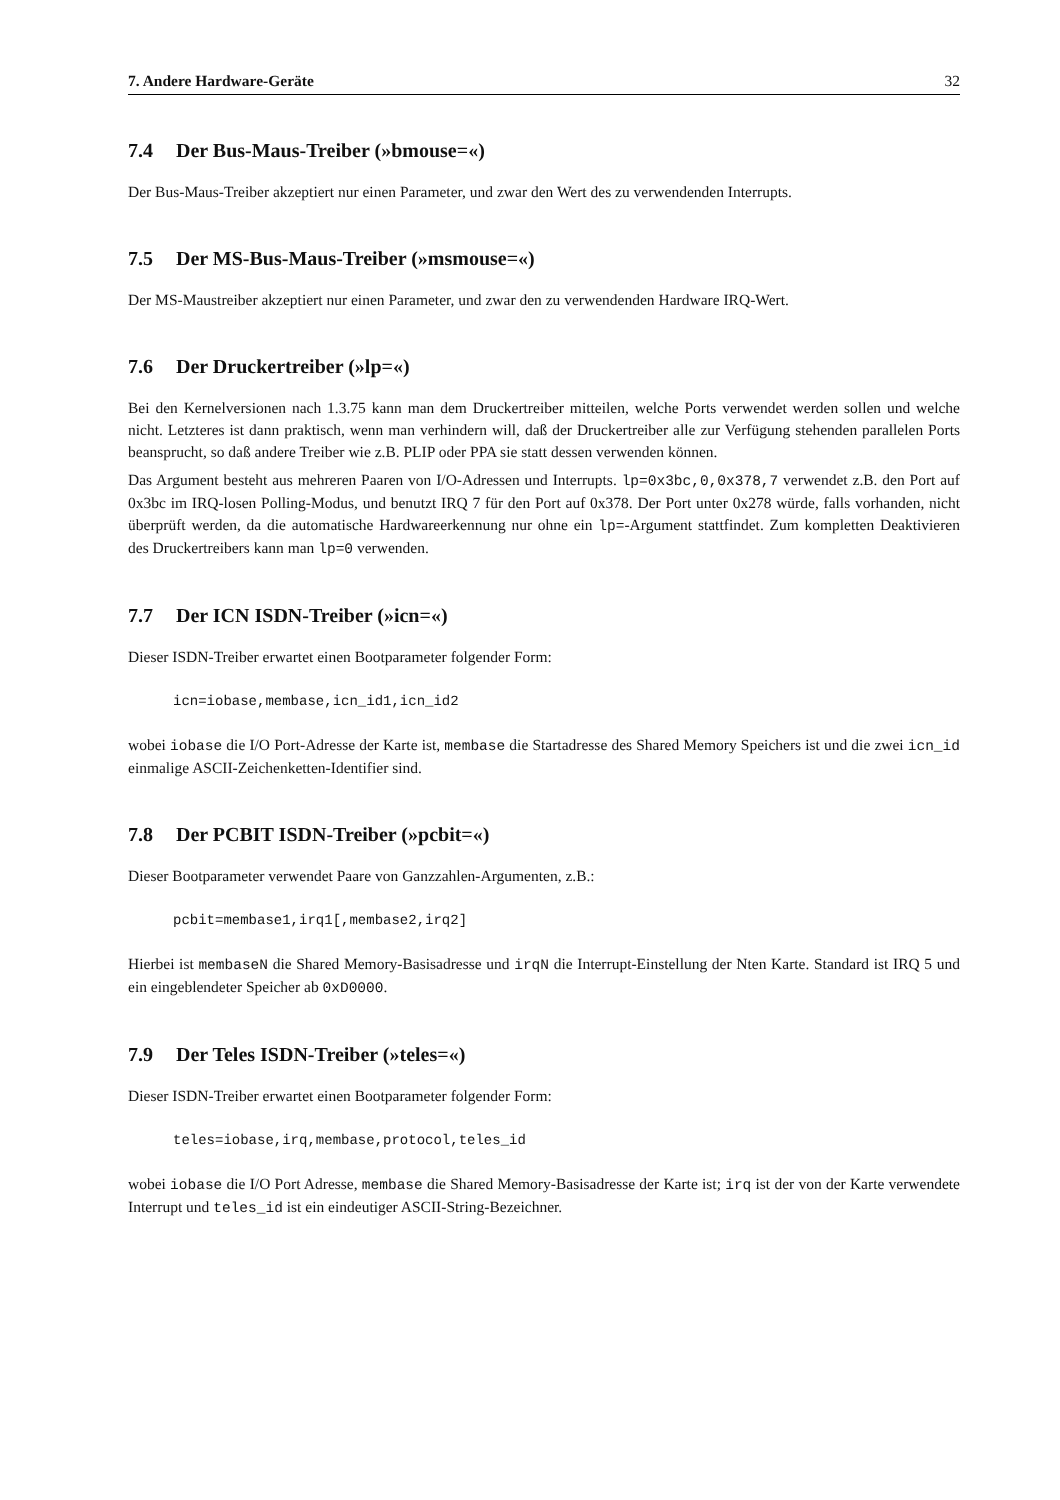7. Andere Hardware-Geräte 32
7.4 Der Bus-Maus-Treiber (»bmouse=«)
Der Bus-Maus-Treiber akzeptiert nur einen Parameter, und zwar den Wert des zu verwendenden Interrupts.
7.5 Der MS-Bus-Maus-Treiber (»msmouse=«)
Der MS-Maustreiber akzeptiert nur einen Parameter, und zwar den zu verwendenden Hardware IRQ-Wert.
7.6 Der Druckertreiber (»lp=«)
Bei den Kernelversionen nach 1.3.75 kann man dem Druckertreiber mitteilen, welche Ports verwendet werden sollen und welche nicht. Letzteres ist dann praktisch, wenn man verhindern will, daß der Druckertreiber alle zur Verfügung stehenden parallelen Ports beansprucht, so daß andere Treiber wie z.B. PLIP oder PPA sie statt dessen verwenden können.
Das Argument besteht aus mehreren Paaren von I/O-Adressen und Interrupts. lp=0x3bc,0,0x378,7 verwendet z.B. den Port auf 0x3bc im IRQ-losen Polling-Modus, und benutzt IRQ 7 für den Port auf 0x378. Der Port unter 0x278 würde, falls vorhanden, nicht überprüft werden, da die automatische Hardwareerkennung nur ohne ein lp=-Argument stattfindet. Zum kompletten Deaktivieren des Druckertreibers kann man lp=0 verwenden.
7.7 Der ICN ISDN-Treiber (»icn=«)
Dieser ISDN-Treiber erwartet einen Bootparameter folgender Form:
icn=iobase,membase,icn_id1,icn_id2
wobei iobase die I/O Port-Adresse der Karte ist, membase die Startadresse des Shared Memory Speichers ist und die zwei icn_id einmalige ASCII-Zeichenketten-Identifier sind.
7.8 Der PCBIT ISDN-Treiber (»pcbit=«)
Dieser Bootparameter verwendet Paare von Ganzzahlen-Argumenten, z.B.:
pcbit=membase1,irq1[,membase2,irq2]
Hierbei ist membaseN die Shared Memory-Basisadresse und irqN die Interrupt-Einstellung der Nten Karte. Standard ist IRQ 5 und ein eingeblendeter Speicher ab 0xD0000.
7.9 Der Teles ISDN-Treiber (»teles=«)
Dieser ISDN-Treiber erwartet einen Bootparameter folgender Form:
teles=iobase,irq,membase,protocol,teles_id
wobei iobase die I/O Port Adresse, membase die Shared Memory-Basisadresse der Karte ist; irq ist der von der Karte verwendete Interrupt und teles_id ist ein eindeutiger ASCII-String-Bezeichner.